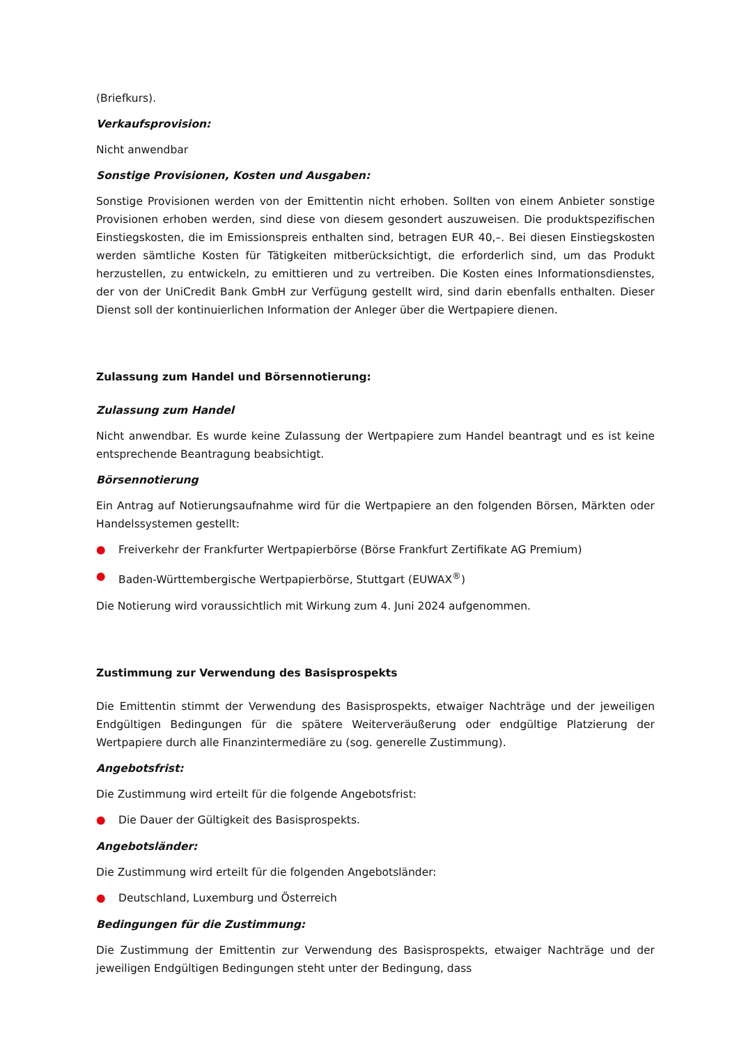(Briefkurs).
Verkaufsprovision:
Nicht anwendbar
Sonstige Provisionen, Kosten und Ausgaben:
Sonstige Provisionen werden von der Emittentin nicht erhoben. Sollten von einem Anbieter sonstige Provisionen erhoben werden, sind diese von diesem gesondert auszuweisen. Die produktspezifischen Einstiegskosten, die im Emissionspreis enthalten sind, betragen EUR 40,–. Bei diesen Einstiegskosten werden sämtliche Kosten für Tätigkeiten mitberücksichtigt, die erforderlich sind, um das Produkt herzustellen, zu entwickeln, zu emittieren und zu vertreiben. Die Kosten eines Informationsdienstes, der von der UniCredit Bank GmbH zur Verfügung gestellt wird, sind darin ebenfalls enthalten. Dieser Dienst soll der kontinuierlichen Information der Anleger über die Wertpapiere dienen.
Zulassung zum Handel und Börsennotierung:
Zulassung zum Handel
Nicht anwendbar. Es wurde keine Zulassung der Wertpapiere zum Handel beantragt und es ist keine entsprechende Beantragung beabsichtigt.
Börsennotierung
Ein Antrag auf Notierungsaufnahme wird für die Wertpapiere an den folgenden Börsen, Märkten oder Handelssystemen gestellt:
● Freiverkehr der Frankfurter Wertpapierbörse (Börse Frankfurt Zertifikate AG Premium)
● Baden-Württembergische Wertpapierbörse, Stuttgart (EUWAX<sup>®</sup>)
Die Notierung wird voraussichtlich mit Wirkung zum 4. Juni 2024 aufgenommen.
Zustimmung zur Verwendung des Basisprospekts
Die Emittentin stimmt der Verwendung des Basisprospekts, etwaiger Nachträge und der jeweiligen Endgültigen Bedingungen für die spätere Weiterveräußerung oder endgültige Platzierung der Wertpapiere durch alle Finanzintermediäre zu (sog. generelle Zustimmung).
Angebotsfrist:
Die Zustimmung wird erteilt für die folgende Angebotsfrist:
● Die Dauer der Gültigkeit des Basisprospekts.
Angebotsländer:
Die Zustimmung wird erteilt für die folgenden Angebotsländer:
● Deutschland, Luxemburg und Österreich
Bedingungen für die Zustimmung:
Die Zustimmung der Emittentin zur Verwendung des Basisprospekts, etwaiger Nachträge und der jeweiligen Endgültigen Bedingungen steht unter der Bedingung, dass